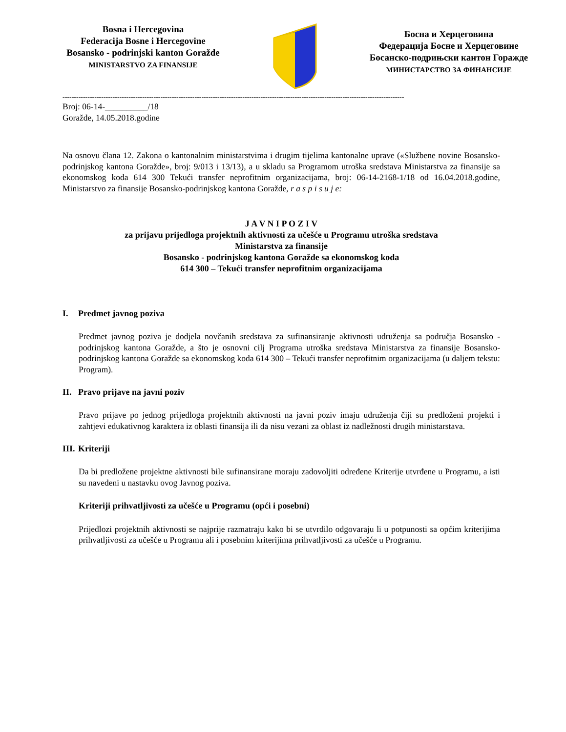Bosna i Hercegovina
Federacija Bosne i Hercegovine
Bosansko - podrinjski kanton Goražde
MINISTARSTVO ZA FINANSIJE
Босна и Херцеговина
Федерација Босне и Херцеговине
Босанско-подрињски кантон Горажде
МИНИСТАРСТВО ЗА ФИНАНСИЈЕ
------------------------------------------------------------------------------------------------------------------------------------------------------
Broj: 06-14-__________/18
Goražde, 14.05.2018.godine
Na osnovu člana 12. Zakona o kantonalnim ministarstvima i drugim tijelima kantonalne uprave («Službene novine Bosansko-podrinjskog kantona Goražde», broj: 9/013 i 13/13), a u skladu sa Programom utroška sredstava Ministarstva za finansije sa ekonomskog koda 614 300 Tekući transfer neprofitnim organizacijama, broj: 06-14-2168-1/18 od 16.04.2018.godine, Ministarstvo za finansije Bosansko-podrinjskog kantona Goražde, r a s p i s u j e:
J A V N I P O Z I V
za prijavu prijedloga projektnih aktivnosti za učešće u Programu utroška sredstava
Ministarstva za finansije
Bosansko - podrinjskog kantona Goražde sa ekonomskog koda
614 300 – Tekući transfer neprofitnim organizacijama
I. Predmet javnog poziva
Predmet javnog poziva je dodjela novčanih sredstava za sufinansiranje aktivnosti udruženja sa područja Bosansko - podrinjskog kantona Goražde, a što je osnovni cilj Programa utroška sredstava Ministarstva za finansije Bosansko-podrinjskog kantona Goražde sa ekonomskog koda 614 300 – Tekući transfer neprofitnim organizacijama (u daljem tekstu: Program).
II. Pravo prijave na javni poziv
Pravo prijave po jednog prijedloga projektnih aktivnosti na javni poziv imaju udruženja čiji su predloženi projekti i zahtjevi edukativnog karaktera iz oblasti finansija ili da nisu vezani za oblast iz nadležnosti drugih ministarstava.
III. Kriteriji
Da bi predložene projektne aktivnosti bile sufinansirane moraju zadovoljiti određene Kriterije utvrđene u Programu, a isti su navedeni u nastavku ovog Javnog poziva.
Kriteriji prihvatljivosti za učešće u Programu (opći i posebni)
Prijedlozi projektnih aktivnosti se najprije razmatraju kako bi se utvrdilo odgovaraju li u potpunosti sa općim kriterijima prihvatljivosti za učešće u Programu ali i posebnim kriterijima prihvatljivosti za učešće u Programu.